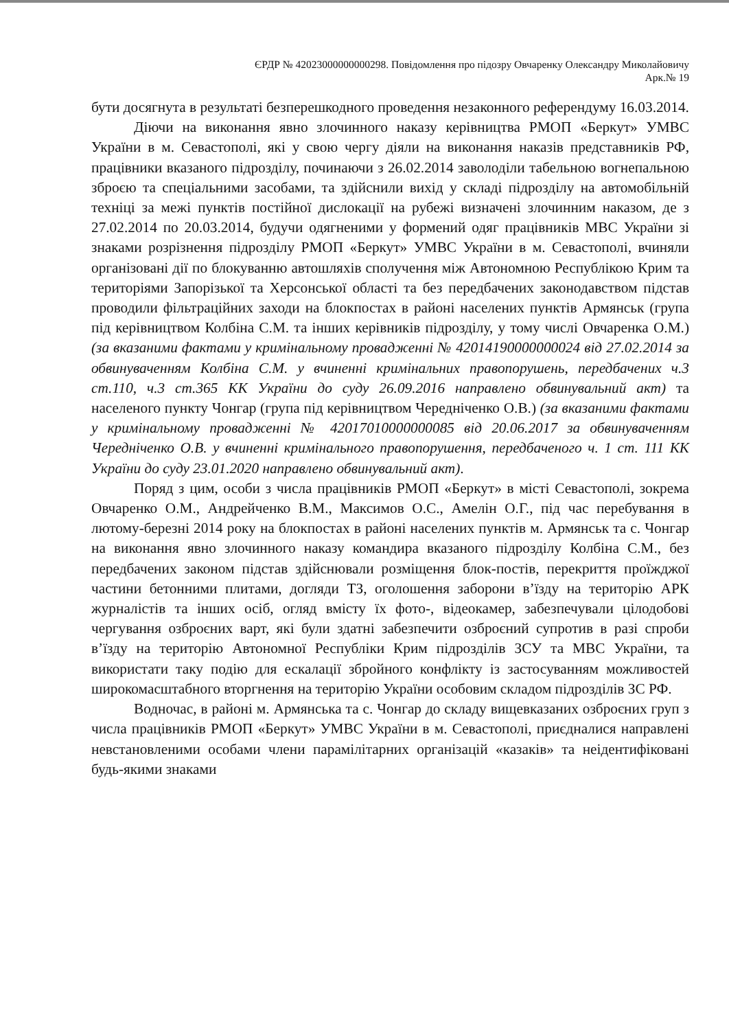ЄРДР № 42023000000000298. Повідомлення про підозру Овчаренку Олександру Миколайовичу
Арк.№ 19
бути досягнута в результаті безперешкодного проведення незаконного референдуму 16.03.2014.
Діючи на виконання явно злочинного наказу керівництва РМОП «Беркут» УМВС України в м. Севастополі, які у свою чергу діяли на виконання наказів представників РФ, працівники вказаного підрозділу, починаючи з 26.02.2014 заволоділи табельною вогнепальною зброєю та спеціальними засобами, та здійснили вихід у складі підрозділу на автомобільній техніці за межі пунктів постійної дислокації на рубежі визначені злочинним наказом, де з 27.02.2014 по 20.03.2014, будучи одягненими у формений одяг працівників МВС України зі знаками розрізнення підрозділу РМОП «Беркут» УМВС України в м. Севастополі, вчиняли організовані дії по блокуванню автошляхів сполучення між Автономною Республікою Крим та територіями Запорізької та Херсонської області та без передбачених законодавством підстав проводили фільтраційних заходи на блокпостах в районі населених пунктів Армянськ (група під керівництвом Колбіна С.М. та інших керівників підрозділу, у тому числі Овчаренка О.М.) (за вказаними фактами у кримінальному провадженні № 42014190000000024 від 27.02.2014 за обвинуваченням Колбіна С.М. у вчиненні кримінальних правопорушень, передбачених ч.3 ст.110, ч.3 ст.365 КК України до суду 26.09.2016 направлено обвинувальний акт) та населеного пункту Чонгар (група під керівництвом Чередніченко О.В.) (за вказаними фактами у кримінальному провадженні № 42017010000000085 від 20.06.2017 за обвинуваченням Чередніченко О.В. у вчиненні кримінального правопорушення, передбаченого ч. 1 ст. 111 КК України до суду 23.01.2020 направлено обвинувальний акт).
Поряд з цим, особи з числа працівників РМОП «Беркут» в місті Севастополі, зокрема Овчаренко О.М., Андрейченко В.М., Максимов О.С., Амелін О.Г., під час перебування в лютому-березні 2014 року на блокпостах в районі населених пунктів м. Армянськ та с. Чонгар на виконання явно злочинного наказу командира вказаного підрозділу Колбіна С.М., без передбачених законом підстав здійснювали розміщення блок-постів, перекриття проїжджої частини бетонними плитами, догляди ТЗ, оголошення заборони в’їзду на територію АРК журналістів та інших осіб, огляд вмісту їх фото-, відеокамер, забезпечували цілодобові чергування озброєних варт, які були здатні забезпечити озброєний супротив в разі спроби в’їзду на територію Автономної Республіки Крим підрозділів ЗСУ та МВС України, та використати таку подію для ескалації збройного конфлікту із застосуванням можливостей широкомасштабного вторгнення на територію України особовим складом підрозділів ЗС РФ.
Водночас, в районі м. Армянська та с. Чонгар до складу вищевказаних озброєних груп з числа працівників РМОП «Беркут» УМВС України в м. Севастополі, приєдналися направлені невстановленими особами члени парамілітарних організацій «казаків» та неідентифіковані будь-якими знаками